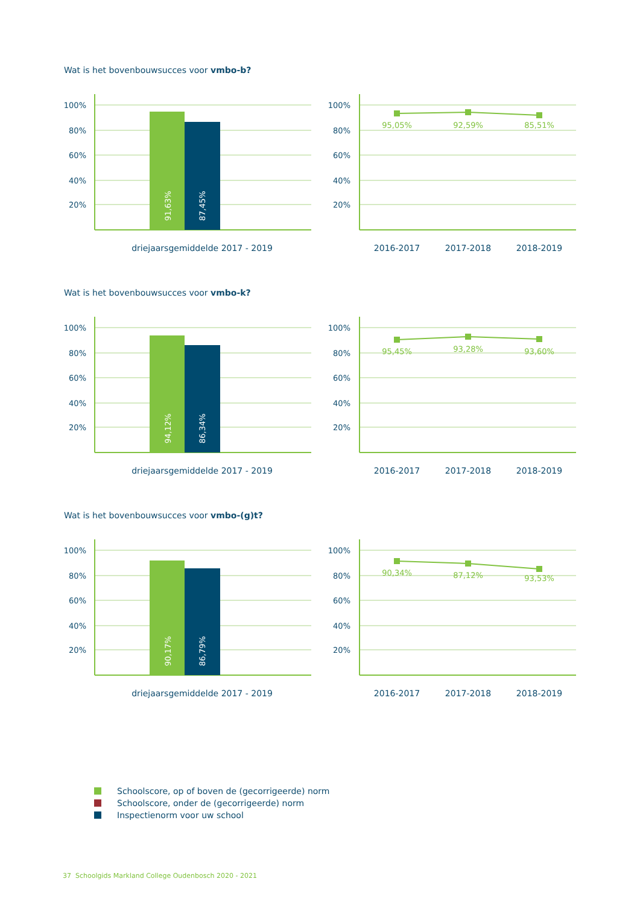Wat is het bovenbouwsucces voor vmbo-b?
100%
80%
60%
40%
20%
91,63%
87,45%
driejaarsgemiddelde 2017 - 2019
100%
80%
60%
40%
20%
95,05%
92,59%
85,51%
2016-2017
2017-2018
2018-2019
Wat is het bovenbouwsucces voor vmbo-k?
100%
80%
60%
40%
20%
94,12%
86,34%
driejaarsgemiddelde 2017 - 2019
100%
80%
60%
40%
20%
95,45%
93,28%
93,60%
2016-2017
2017-2018
2018-2019
Wat is het bovenbouwsucces voor vmbo-(g)t?
100%
80%
60%
40%
20%
90,17%
86,79%
driejaarsgemiddelde 2017 - 2019
100%
80%
60%
40%
20%
90,34%
87,12%
93,53%
2016-2017
2017-2018
2018-2019
Schoolscore, op of boven de (gecorrigeerde) norm
Schoolscore, onder de (gecorrigeerde) norm
Inspectienorm voor uw school
37 Schoolgids Markland College Oudenbosch 2020 - 2021